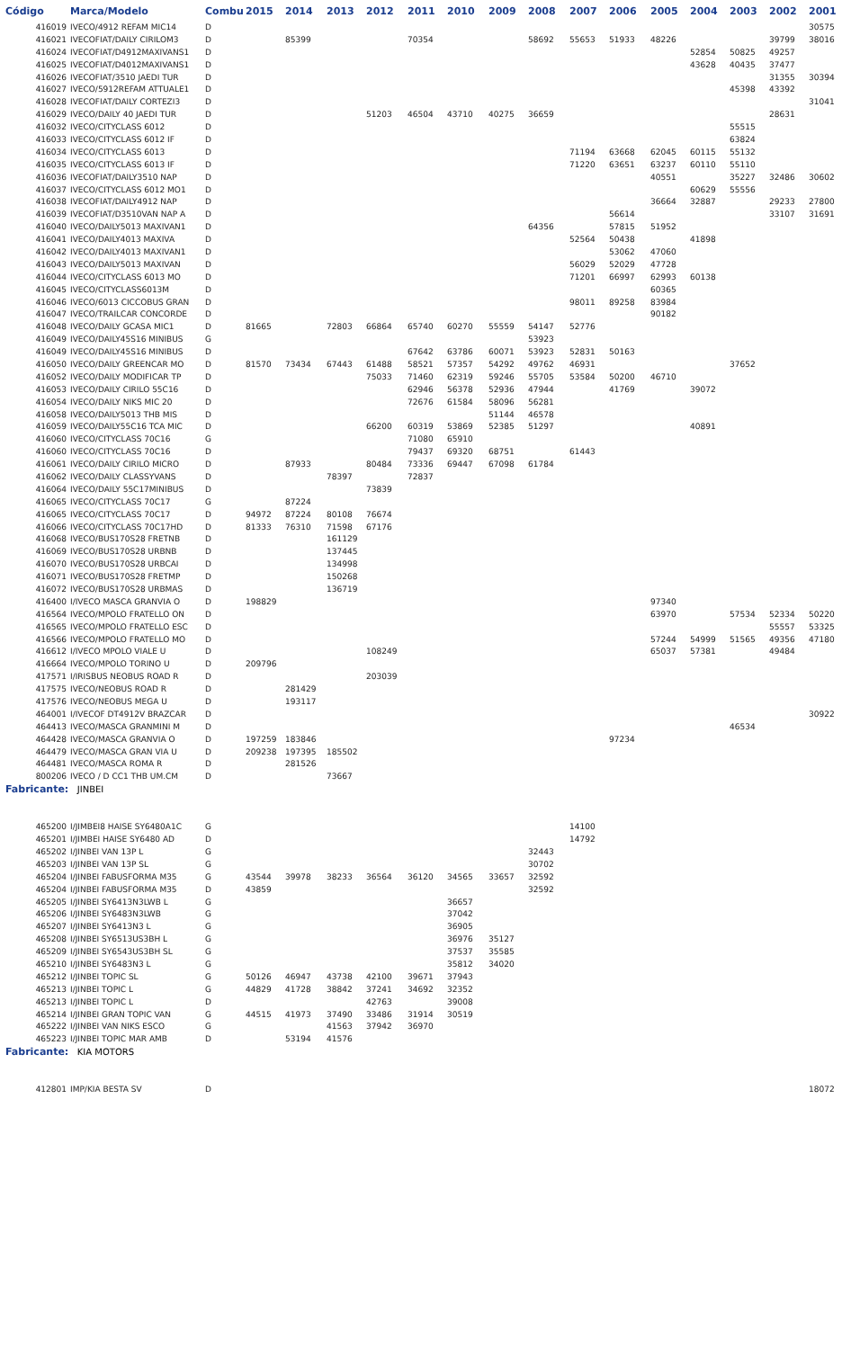| Código | Marca/Modelo | Combu | 2015 | 2014 | 2013 | 2012 | 2011 | 2010 | 2009 | 2008 | 2007 | 2006 | 2005 | 2004 | 2003 | 2002 | 2001 |
| --- | --- | --- | --- | --- | --- | --- | --- | --- | --- | --- | --- | --- | --- | --- | --- | --- | --- |
| 416019 | IVECO/4912 REFAM MIC14 | D | | | | | | | | | | | | | | | 30575 |
| 416021 | IVECOFIAT/DAILY CIRILOM3 | D | | 85399 | | | 70354 | | | 58692 | 55653 | 51933 | 48226 | | | 39799 | 38016 |
| 416024 | IVECOFIAT/D4912MAXIVANS1 | D | | | | | | | | | | | | 52854 | 50825 | 49257 | |
| 416025 | IVECOFIAT/D4012MAXIVANS1 | D | | | | | | | | | | | | 43628 | 40435 | 37477 | |
| 416026 | IVECOFIAT/3510 JAEDI TUR | D | | | | | | | | | | | | | | 31355 | 30394 |
| 416027 | IVECO/5912REFAM ATTUALE1 | D | | | | | | | | | | | | | 45398 | 43392 | |
| 416028 | IVECOFIAT/DAILY CORTEZI3 | D | | | | | | | | | | | | | | | 31041 |
| 416029 | IVECO/DAILY 40 JAEDI TUR | D | | | | 51203 | 46504 | 43710 | 40275 | 36659 | | | | | | 28631 | |
| 416032 | IVECO/CITYCLASS 6012 | D | | | | | | | | | | | | | 55515 | | |
| 416033 | IVECO/CITYCLASS 6012 IF | D | | | | | | | | | | | | | 63824 | | |
| 416034 | IVECO/CITYCLASS 6013 | D | | | | | | | | | 71194 | 63668 | 62045 | 60115 | 55132 | | |
| 416035 | IVECO/CITYCLASS 6013 IF | D | | | | | | | | | 71220 | 63651 | 63237 | 60110 | 55110 | | |
| 416036 | IVECOFIAT/DAILY3510 NAP | D | | | | | | | | | | | 40551 | | 35227 | 32486 | 30602 |
| 416037 | IVECO/CITYCLASS 6012 MO1 | D | | | | | | | | | | | | 60629 | 55556 | | |
| 416038 | IVECOFIAT/DAILY4912 NAP | D | | | | | | | | | | | 36664 | 32887 | | 29233 | 27800 |
| 416039 | IVECOFIAT/D3510VAN NAP A | D | | | | | | | | | | 56614 | | | | 33107 | 31691 |
| 416040 | IVECO/DAILY5013 MAXIVAN1 | D | | | | | | | | 64356 | | 57815 | 51952 | | | | |
| 416041 | IVECO/DAILY4013 MAXIVA | D | | | | | | | | | 52564 | 50438 | | 41898 | | | |
| 416042 | IVECO/DAILY4013 MAXIVAN1 | D | | | | | | | | | | 53062 | 47060 | | | | |
| 416043 | IVECO/DAILY5013 MAXIVAN | D | | | | | | | | | 56029 | 52029 | 47728 | | | | |
| 416044 | IVECO/CITYCLASS 6013 MO | D | | | | | | | | | 71201 | 66997 | 62993 | 60138 | | | |
| 416045 | IVECO/CITYCLASS6013M | D | | | | | | | | | | | 60365 | | | | |
| 416046 | IVECO/6013 CICCOBUS GRAN | D | | | | | | | | | 98011 | 89258 | 83984 | | | | |
| 416047 | IVECO/TRAILCAR CONCORDE | D | | | | | | | | | | | 90182 | | | | |
| 416048 | IVECO/DAILY GCASA MIC1 | D | 81665 | | 72803 | 66864 | 65740 | 60270 | 55559 | 54147 | 52776 | | | | | | |
| 416049 | IVECO/DAILY45S16 MINIBUS | G | | | | | | | | 53923 | | | | | | | |
| 416049 | IVECO/DAILY45S16 MINIBUS | D | | | | | 67642 | 63786 | 60071 | 53923 | 52831 | 50163 | | | | | |
| 416050 | IVECO/DAILY GREENCAR MO | D | 81570 | 73434 | 67443 | 61488 | 58521 | 57357 | 54292 | 49762 | 46931 | | | | 37652 | | |
| 416052 | IVECO/DAILY MODIFICAR TP | D | | | | 75033 | 71460 | 62319 | 59246 | 55705 | 53584 | 50200 | 46710 | | | | |
| 416053 | IVECO/DAILY CIRILO 55C16 | D | | | | | 62946 | 56378 | 52936 | 47944 | | 41769 | | 39072 | | | |
| 416054 | IVECO/DAILY NIKS MIC 20 | D | | | | | 72676 | 61584 | 58096 | 56281 | | | | | | | |
| 416058 | IVECO/DAILY5013 THB MIS | D | | | | | | | 51144 | 46578 | | | | | | | |
| 416059 | IVECO/DAILY55C16 TCA MIC | D | | | | 66200 | 60319 | 53869 | 52385 | 51297 | | | | 40891 | | | |
| 416060 | IVECO/CITYCLASS 70C16 | G | | | | | 71080 | 65910 | | | | | | | | | |
| 416060 | IVECO/CITYCLASS 70C16 | D | | | | | 79437 | 69320 | 68751 | | 61443 | | | | | | |
| 416061 | IVECO/DAILY CIRILO MICRO | D | | 87933 | | 80484 | 73336 | 69447 | 67098 | 61784 | | | | | | | |
| 416062 | IVECO/DAILY CLASSYVANS | D | | | 78397 | | 72837 | | | | | | | | | | |
| 416064 | IVECO/DAILY 55C17MINIBUS | D | | | | 73839 | | | | | | | | | | | |
| 416065 | IVECO/CITYCLASS 70C17 | G | | 87224 | | | | | | | | | | | | | |
| 416065 | IVECO/CITYCLASS 70C17 | D | 94972 | 87224 | 80108 | 76674 | | | | | | | | | | | |
| 416066 | IVECO/CITYCLASS 70C17HD | D | 81333 | 76310 | 71598 | 67176 | | | | | | | | | | | |
| 416068 | IVECO/BUS170S28 FRETNB | D | | | 161129 | | | | | | | | | | | | |
| 416069 | IVECO/BUS170S28 URBNB | D | | | 137445 | | | | | | | | | | | | |
| 416070 | IVECO/BUS170S28 URBCAI | D | | | 134998 | | | | | | | | | | | | |
| 416071 | IVECO/BUS170S28 FRETMP | D | | | 150268 | | | | | | | | | | | | |
| 416072 | IVECO/BUS170S28 URBMAS | D | | | 136719 | | | | | | | | | | | | |
| 416400 | I/IVECO MASCA GRANVIA O | D | 198829 | | | | | | | | | | 97340 | | | | |
| 416564 | IVECO/MPOLO FRATELLO ON | D | | | | | | | | | | | 63970 | | 57534 | 52334 | 50220 |
| 416565 | IVECO/MPOLO FRATELLO ESC | D | | | | | | | | | | | | | | 55557 | 53325 |
| 416566 | IVECO/MPOLO FRATELLO MO | D | | | | | | | | | | | 57244 | 54999 | 51565 | 49356 | 47180 |
| 416612 | I/IVECO MPOLO VIALE U | D | | | | 108249 | | | | | | | 65037 | 57381 | | 49484 | |
| 416664 | IVECO/MPOLO TORINO U | D | 209796 | | | | | | | | | | | | | | |
| 417571 | I/IRISBUS NEOBUS ROAD R | D | | | | 203039 | | | | | | | | | | | |
| 417575 | IVECO/NEOBUS ROAD R | D | | 281429 | | | | | | | | | | | | | |
| 417576 | IVECO/NEOBUS MEGA U | D | | 193117 | | | | | | | | | | | | | |
| 464001 | I/IVECOF DT4912V BRAZCAR | D | | | | | | | | | | | | | | | 30922 |
| 464413 | IVECO/MASCA GRANMINI M | D | | | | | | | | | | | | | 46534 | | |
| 464428 | IVECO/MASCA GRANVIA O | D | 197259 | 183846 | | | | | | | | 97234 | | | | | |
| 464479 | IVECO/MASCA GRAN VIA U | D | 209238 | 197395 | 185502 | | | | | | | | | | | | |
| 464481 | IVECO/MASCA ROMA R | D | | 281526 | | | | | | | | | | | | | |
| 800206 | IVECO / D CC1 THB UM.CM | D | | | 73667 | | | | | | | | | | | | |
| Fabricante: JINBEI | | | | | | | | | | | | | | | | | |
| 465200 | I/JIMBEI8 HAISE SY6480A1C | G | | | | | | | | | 14100 | | | | | | |
| 465201 | I/JIMBEI HAISE SY6480 AD | D | | | | | | | | | 14792 | | | | | | |
| 465202 | I/JINBEI VAN 13P L | G | | | | | | | | 32443 | | | | | | | |
| 465203 | I/JINBEI VAN 13P SL | G | | | | | | | | 30702 | | | | | | | |
| 465204 | I/JINBEI FABUSFORMA M35 | G | 43544 | 39978 | 38233 | 36564 | 36120 | 34565 | 33657 | 32592 | | | | | | | |
| 465204 | I/JINBEI FABUSFORMA M35 | D | 43859 | | | | | | | 32592 | | | | | | | |
| 465205 | I/JINBEI SY6413N3LWB L | G | | | | | | 36657 | | | | | | | | | |
| 465206 | I/JINBEI SY6483N3LWB | G | | | | | | 37042 | | | | | | | | | |
| 465207 | I/JINBEI SY6413N3 L | G | | | | | | 36905 | | | | | | | | | |
| 465208 | I/JINBEI SY6513US3BH L | G | | | | | | 36976 | 35127 | | | | | | | | |
| 465209 | I/JINBEI SY6543US3BH SL | G | | | | | | 37537 | 35585 | | | | | | | | |
| 465210 | I/JINBEI SY6483N3 L | G | | | | | | 35812 | 34020 | | | | | | | | |
| 465212 | I/JINBEI TOPIC SL | G | 50126 | 46947 | 43738 | 42100 | 39671 | 37943 | | | | | | | | | |
| 465213 | I/JINBEI TOPIC L | G | 44829 | 41728 | 38842 | 37241 | 34692 | 32352 | | | | | | | | | |
| 465213 | I/JINBEI TOPIC L | D | | | | 42763 | | 39008 | | | | | | | | | |
| 465214 | I/JINBEI GRAN TOPIC VAN | G | 44515 | 41973 | 37490 | 33486 | 31914 | 30519 | | | | | | | | | |
| 465222 | I/JINBEI VAN NIKS ESCO | G | | | 41563 | 37942 | 36970 | | | | | | | | | | |
| 465223 | I/JINBEI TOPIC MAR AMB | D | | 53194 | 41576 | | | | | | | | | | | | |
| Fabricante: KIA MOTORS | | | | | | | | | | | | | | | | | |
| 412801 | IMP/KIA BESTA SV | D | | | | | | | | | | | | | | | 18072 |